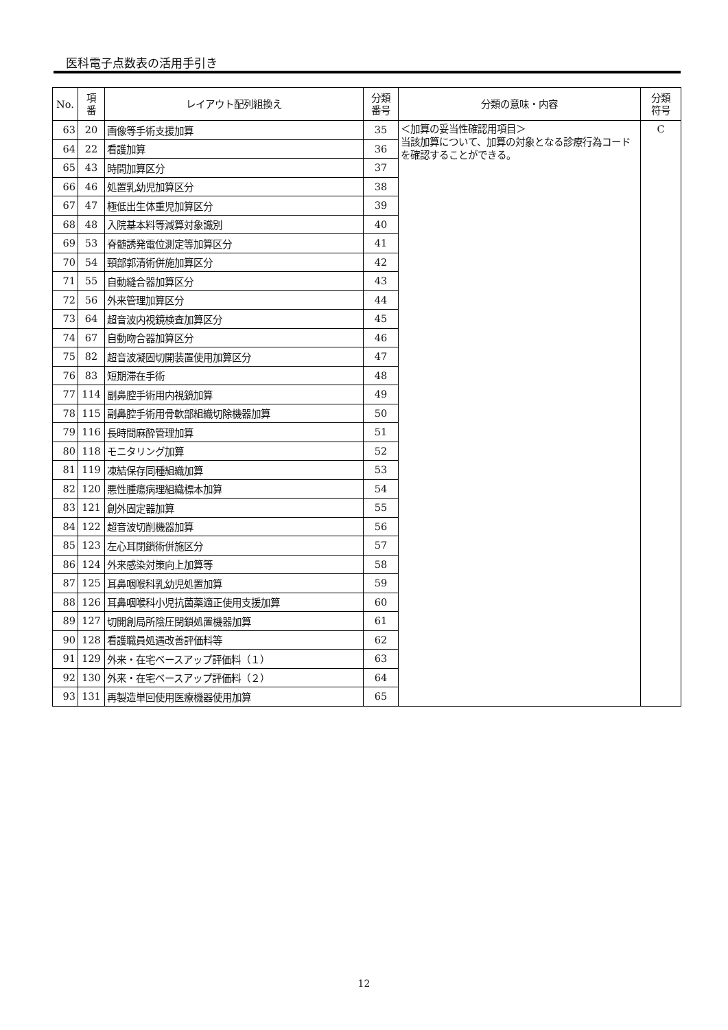医科電子点数表の活用手引き
| No. | 項 番 | レイアウト配列組換え | 分類 番号 | 分類の意味・内容 | 分類 符号 |
| --- | --- | --- | --- | --- | --- |
| 63 | 20 | 画像等手術支援加算 | 35 | ＜加算の妥当性確認用項目＞ 当該加算について、加算の対象となる診療行為コードを確認することができる。 | C |
| 64 | 22 | 看護加算 | 36 | | |
| 65 | 43 | 時間加算区分 | 37 | | |
| 66 | 46 | 処置乳幼児加算区分 | 38 | | |
| 67 | 47 | 極低出生体重児加算区分 | 39 | | |
| 68 | 48 | 入院基本料等減算対象識別 | 40 | | |
| 69 | 53 | 脊髄誘発電位測定等加算区分 | 41 | | |
| 70 | 54 | 頸部郭清術併施加算区分 | 42 | | |
| 71 | 55 | 自動縫合器加算区分 | 43 | | |
| 72 | 56 | 外来管理加算区分 | 44 | | |
| 73 | 64 | 超音波内視鏡検査加算区分 | 45 | | |
| 74 | 67 | 自動吻合器加算区分 | 46 | | |
| 75 | 82 | 超音波凝固切開装置使用加算区分 | 47 | | |
| 76 | 83 | 短期滞在手術 | 48 | | |
| 77 | 114 | 副鼻腔手術用内視鏡加算 | 49 | | |
| 78 | 115 | 副鼻腔手術用骨軟部組織切除機器加算 | 50 | | |
| 79 | 116 | 長時間麻酔管理加算 | 51 | | |
| 80 | 118 | モニタリング加算 | 52 | | |
| 81 | 119 | 凍結保存同種組織加算 | 53 | | |
| 82 | 120 | 悪性腫瘍病理組織標本加算 | 54 | | |
| 83 | 121 | 創外固定器加算 | 55 | | |
| 84 | 122 | 超音波切削機器加算 | 56 | | |
| 85 | 123 | 左心耳閉鎖術併施区分 | 57 | | |
| 86 | 124 | 外来感染対策向上加算等 | 58 | | |
| 87 | 125 | 耳鼻咽喉科乳幼児処置加算 | 59 | | |
| 88 | 126 | 耳鼻咽喉科小児抗菌薬適正使用支援加算 | 60 | | |
| 89 | 127 | 切開創局所陰圧閉鎖処置機器加算 | 61 | | |
| 90 | 128 | 看護職員処遇改善評価料等 | 62 | | |
| 91 | 129 | 外来・在宅ベースアップ評価料（１） | 63 | | |
| 92 | 130 | 外来・在宅ベースアップ評価料（２） | 64 | | |
| 93 | 131 | 再製造単回使用医療機器使用加算 | 65 | | |
12